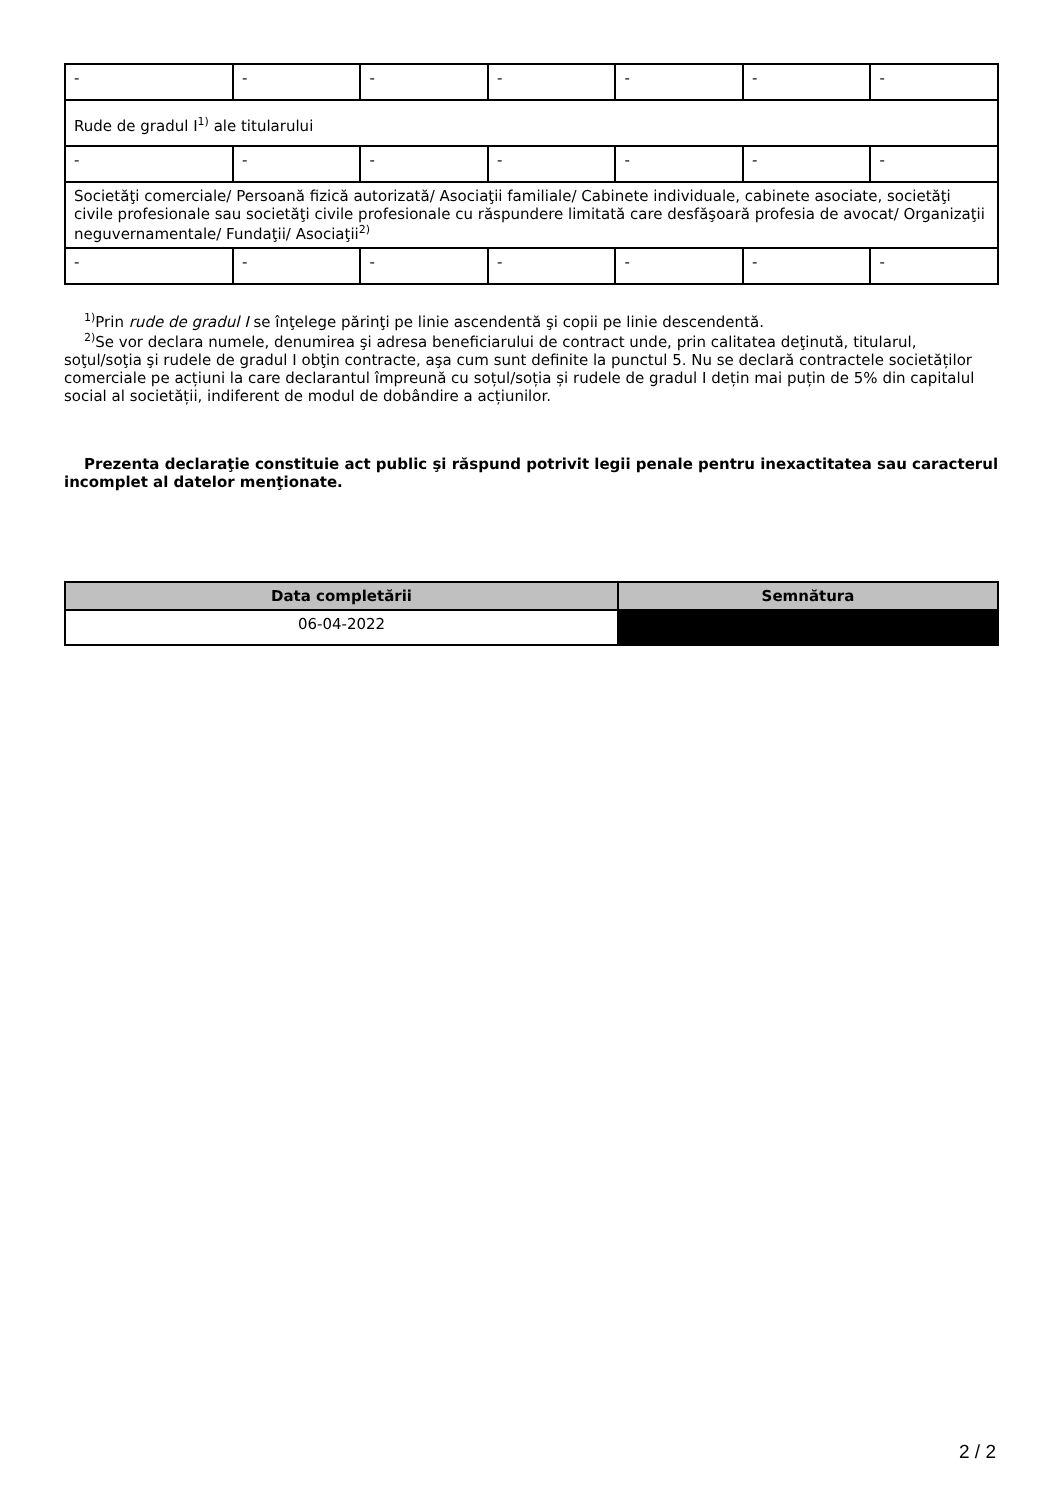| - | - | - | - | - | - | - |
| Rude de gradul I<sup>1)</sup> ale titularului | | | | | | |
| - | - | - | - | - | - | - |
| Societăţi comerciale/ Persoană fizică autorizată/ Asociaţii familiale/ Cabinete individuale, cabinete asociate, societăţi civile profesionale sau societăţi civile profesionale cu răspundere limitată care desfăşoară profesia de avocat/ Organizaţii neguvernamentale/ Fundaţii/ Asociaţii<sup>2)</sup> | | | | | | |
| - | - | - | - | - | - | - |
<sup>1)</sup> Prin rude de gradul I se înţelege părinţi pe linie ascendentă şi copii pe linie descendentă.
<sup>2)</sup> Se vor declara numele, denumirea şi adresa beneficiarului de contract unde, prin calitatea deţinută, titularul, soţul/soţia şi rudele de gradul I obţin contracte, aşa cum sunt definite la punctul 5. Nu se declară contractele societăților comerciale pe acțiuni la care declarantul împreună cu soțul/soția și rudele de gradul I dețin mai puțin de 5% din capitalul social al societății, indiferent de modul de dobândire a acțiunilor.
Prezenta declaraţie constituie act public şi răspund potrivit legii penale pentru inexactitatea sau caracterul incomplet al datelor menţionate.
| Data completării | Semnătura |
| --- | --- |
| 06-04-2022 | |
2 / 2